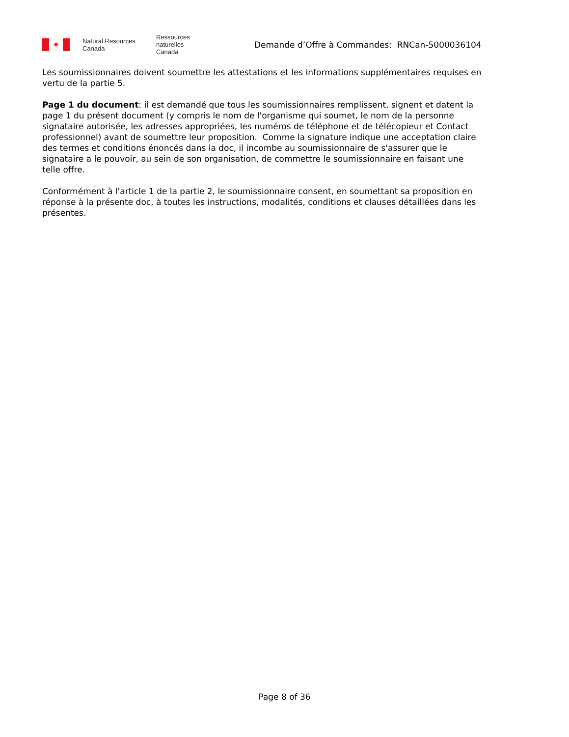✦
Natural Resources
Canada
Ressources naturelles
Canada
Demande d’Offre à Commandes: RNCan-5000036104
Les soumissionnaires doivent soumettre les attestations et les informations supplémentaires requises en vertu de la partie 5.
Page 1 du document: il est demandé que tous les soumissionnaires remplissent, signent et datent la page 1 du présent document (y compris le nom de l'organisme qui soumet, le nom de la personne signataire autorisée, les adresses appropriées, les numéros de téléphone et de télécopieur et Contact professionnel) avant de soumettre leur proposition. Comme la signature indique une acceptation claire des termes et conditions énoncés dans la doc, il incombe au soumissionnaire de s'assurer que le signataire a le pouvoir, au sein de son organisation, de commettre le soumissionnaire en faisant une telle offre.
Conformément à l'article 1 de la partie 2, le soumissionnaire consent, en soumettant sa proposition en réponse à la présente doc, à toutes les instructions, modalités, conditions et clauses détaillées dans les présentes.
Page 8 of 36